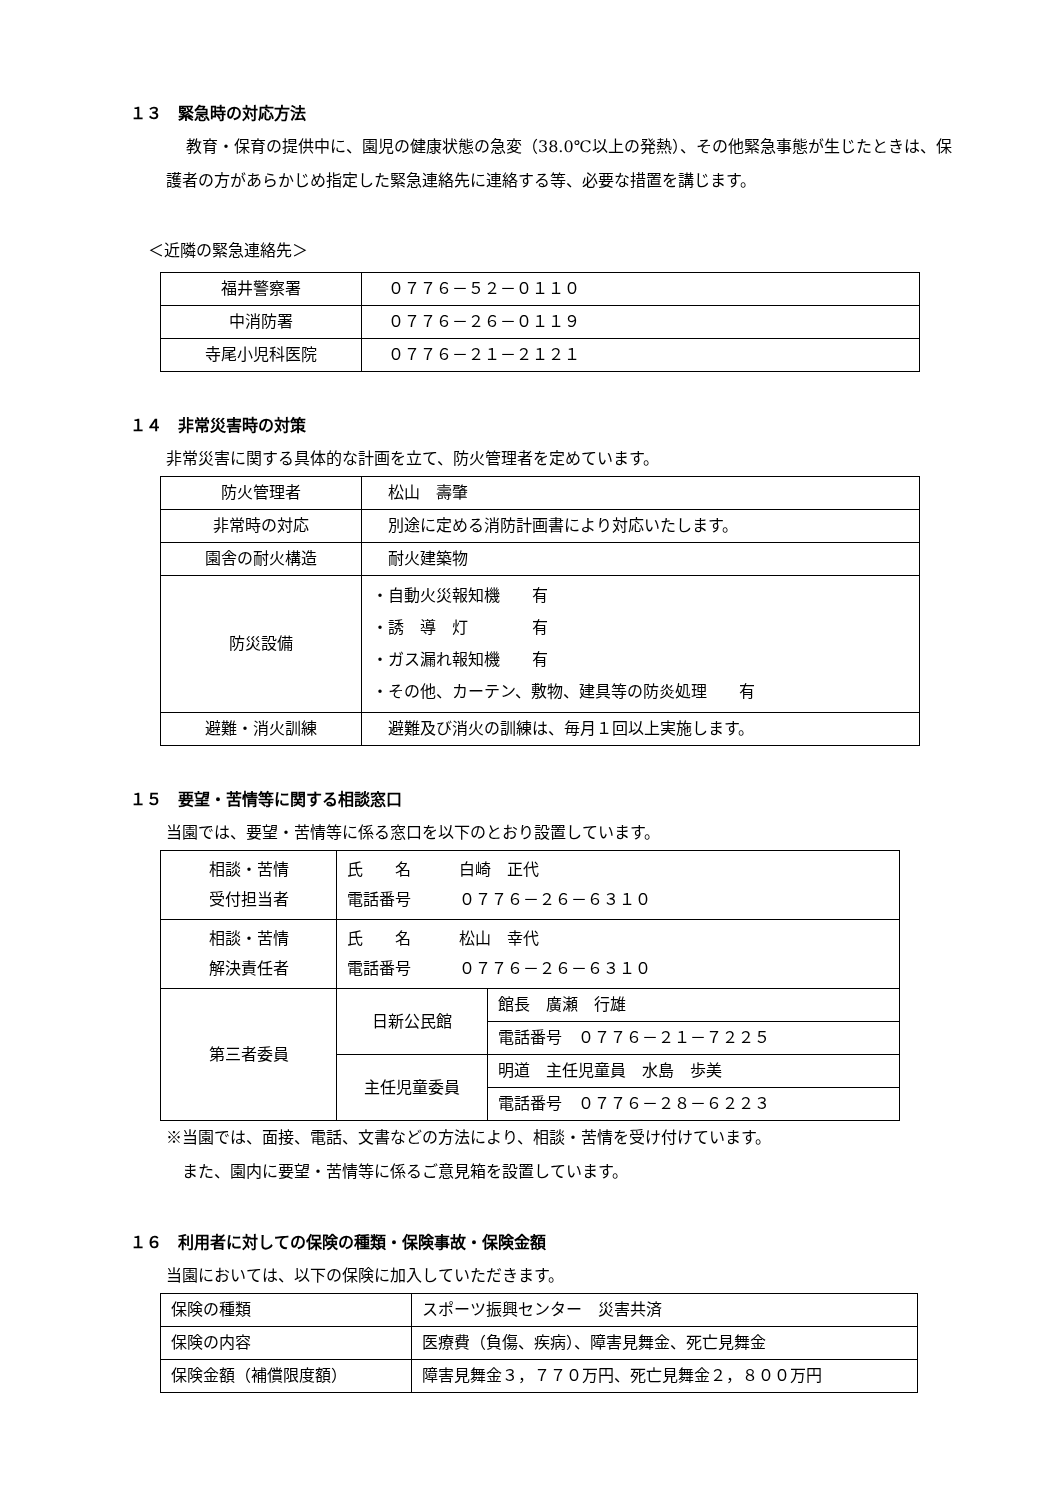１３　緊急時の対応方法
教育・保育の提供中に、園児の健康状態の急変（38.0℃以上の発熱）、その他緊急事態が生じたときは、保護者の方があらかじめ指定した緊急連絡先に連絡する等、必要な措置を講じます。
＜近隣の緊急連絡先＞
| 福井警察署 | ０７７６－５２－０１１０ |
| 中消防署 | ０７７６－２６－０１１９ |
| 寺尾小児科医院 | ０７７６－２１－２１２１ |
１４　非常災害時の対策
非常災害に関する具体的な計画を立て、防火管理者を定めています。
| 防火管理者 | 松山 壽肇 |
| 非常時の対応 | 別途に定める消防計画書により対応いたします。 |
| 園舎の耐火構造 | 耐火建築物 |
| 防災設備 | ・自動火災報知機 有 ・誘 導 灯 有 ・ガス漏れ報知機 有 ・その他、カーテン、敷物、建具等の防炎処理 有 |
| 避難・消火訓練 | 避難及び消火の訓練は、毎月１回以上実施します。 |
１５　要望・苦情等に関する相談窓口
当園では、要望・苦情等に係る窓口を以下のとおり設置しています。
| 相談・苦情 受付担当者 | 氏 名 白崎 正代 電話番号 ０７７６－２６－６３１０ | |
| 相談・苦情 解決責任者 | 氏 名 松山 幸代 電話番号 ０７７６－２６－６３１０ | |
| 第三者委員 | 日新公民館 | 館長 廣瀬 行雄 |
| | | 電話番号 ０７７６－２１－７２２５ |
| | 主任児童委員 | 明道 主任児童員 水島 歩美 |
| | | 電話番号 ０７７６－２８－６２２３ |
※当園では、面接、電話、文書などの方法により、相談・苦情を受け付けています。
　また、園内に要望・苦情等に係るご意見箱を設置しています。
１６　利用者に対しての保険の種類・保険事故・保険金額
当園においては、以下の保険に加入していただきます。
| 保険の種類 | スポーツ振興センター 災害共済 |
| 保険の内容 | 医療費（負傷、疾病）、障害見舞金、死亡見舞金 |
| 保険金額（補償限度額） | 障害見舞金３，７７０万円、死亡見舞金２，８００万円 |